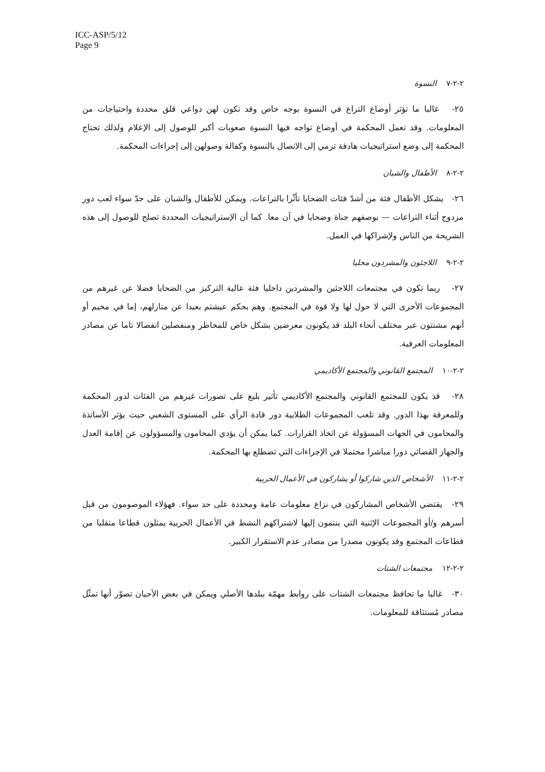ICC-ASP/5/12
Page 9
٢-٢-٧ النسوة
٢٥- غالبا ما تؤثر أوضاع التراع في النسوة بوجه خاص وقد تكون لهن دواعي قلق محددة واحتياجات من المعلومات. وقد تعمل المحكمة في أوضاع تواجه فيها النسوة صعوبات أكبر للوصول إلى الإعلام ولذلك تحتاج المحكمة إلى وضع استراتيجيات هادفة ترمي إلى الاتصال بالنسوة وكفالة وصولهن إلى إجراءات المحكمة.
٢-٢-٨ الأطفال والشبان
٢٦- يشكل الأطفال فئة من أشدّ فئات الضحايا تأثّرا بالتراعات. ويمكن للأطفال والشبان على حدّ سواء لعب دور مزدوج أثناء التراعات — بوصفهم جناة وضحايا في آن معا. كما أن الإستراتيجيات المحددة تصلح للوصول إلى هذه الشريحة من الناس ولإشراكها في العمل.
٢-٢-٩ اللاجئون والمشردون محليا
٢٧- ربما تكون في مجتمعات اللاجئين والمشردين داخليا فئة عالية التركيز من الضحايا فضلا عن غيرهم من المجموعات الأخرى التي لا حول لها ولا قوة في المجتمع. وهم بحكم عيشتم بعيدا عن منازلهم، إما في مخيم أو أنهم مشتتون عبر مختلف أنحاء البلد قد يكونون معرضين بشكل خاص للمخاطر ومنفصلين انفصالا تاما عن مصادر المعلومات العرفية.
٢-٢-١٠ المجتمع القانوني والمجتمع الأكاديمي
٢٨- قد يكون للمجتمع القانوني والمجتمع الأكاديمي تأثير بليغ على تصورات غيرهم من الفئات لدور المحكمة وللمعرفة بهذا الدور. وقد تلعب المجموعات الطلابية دور قادة الرأي على المستوى الشعبي حيث يؤثر الأساتذة والمحامون في الجهات المسؤولة عن اتخاذ القرارات. كما يمكن أن يؤدي المحامون والمسؤولون عن إقامة العدل والجهاز القضائي دورا مباشرا محتملا في الإجراءات التي تضطلع بها المحكمة.
٢-٢-١١ الأشخاص الذين شاركوا أو يشاركون في الأعمال الحربية
٢٩- يقتضي الأشخاص المشاركون في نزاع معلومات عامة ومحددة على حد سواء. فهؤلاء الموصومون من قبل أسرهم و/أو المجموعات الإثنية التي ينتمون إليها لاشتراكهم النشط في الأعمال الحربية يمثلون قطاعا متقلبا من قطاعات المجتمع وقد يكونون مصدرا من مصادر عدم الاستقرار الكبير.
٢-٢-١٢ مجتمعات الشتات
٣٠- غالبا ما تحافظ مجتمعات الشتات على روابط مهمّة ببلدها الأصلي ويمكن في بعض الأحيان تصوّر أنها تمثّل مصادر مُستثاقة للمعلومات.